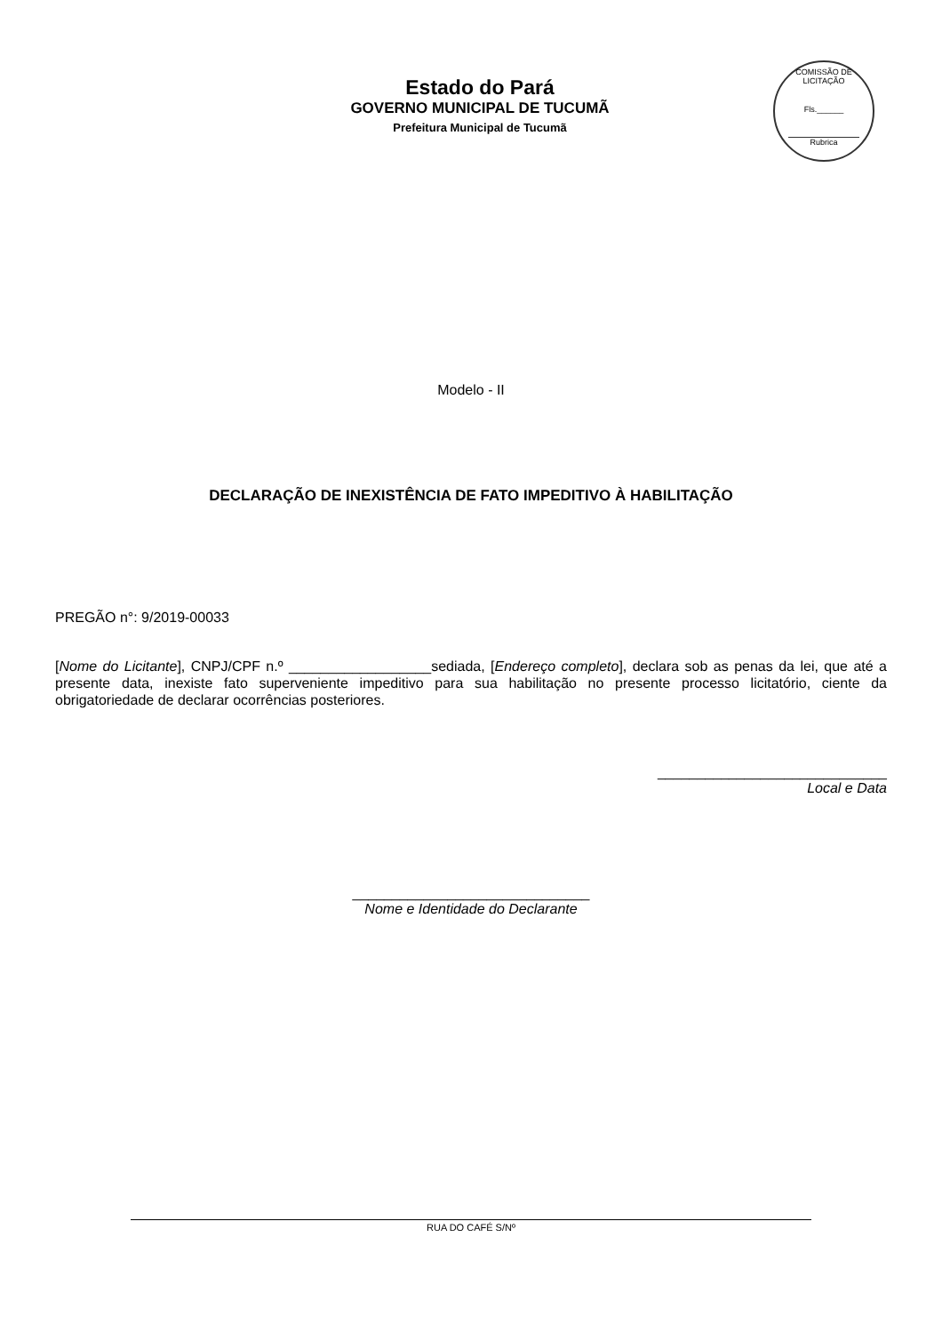Estado do Pará
GOVERNO MUNICIPAL DE TUCUMÃ
Prefeitura Municipal de Tucumã
COMISSÃO DE LICITAÇÃO
Fls.______
Rubrica
Modelo - II
DECLARAÇÃO DE INEXISTÊNCIA DE FATO IMPEDITIVO À HABILITAÇÃO
PREGÃO n°: 9/2019-00033
[Nome do Licitante], CNPJ/CPF n.º __________________sediada, [Endereço completo], declara sob as penas da lei, que até a presente data, inexiste fato superveniente impeditivo para sua habilitação no presente processo licitatório, ciente da obrigatoriedade de declarar ocorrências posteriores.
_____________________________
Local e Data
______________________________
Nome e Identidade do Declarante
RUA DO CAFÉ S/Nº